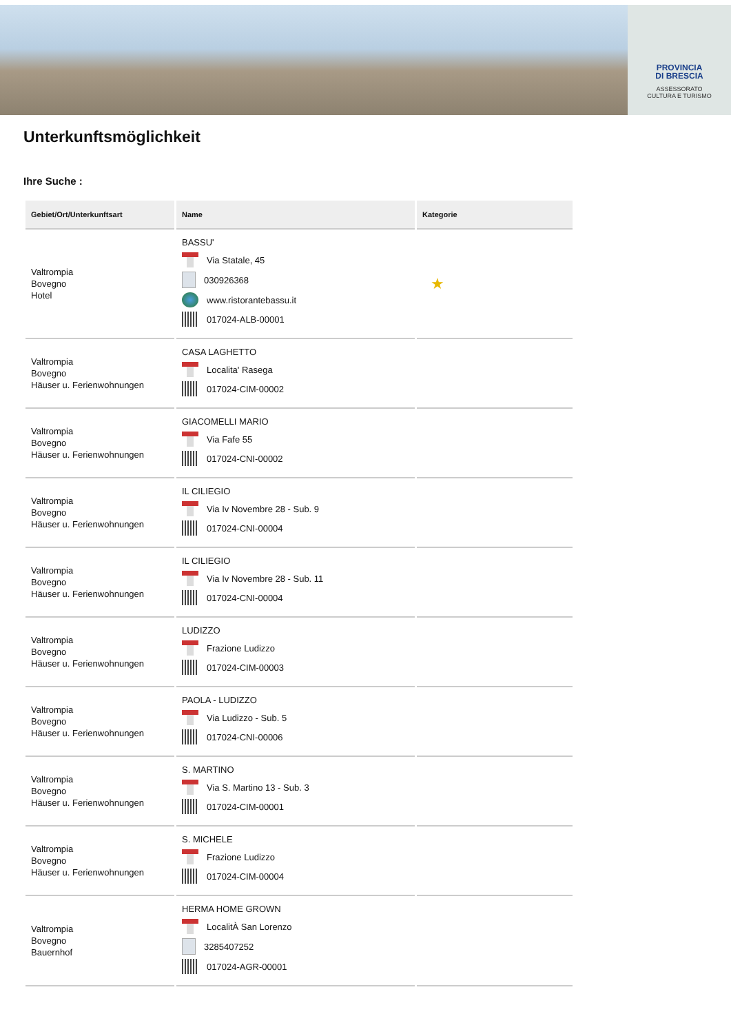PROVINCIA
DI BRESCIA
ASSESSORATO
CULTURA E TURISMO
Unterkunftsmöglichkeit
Ihre Suche :
| Gebiet/Ort/Unterkunftsart | Name | Kategorie |
| --- | --- | --- |
| Valtrompia Bovegno Hotel | BASSU' Via Statale, 45 030926368 www.ristorantebassu.it 017024-ALB-00001 | ★ |
| Valtrompia Bovegno Häuser u. Ferienwohnungen | CASA LAGHETTO Localita' Rasega 017024-CIM-00002 | |
| Valtrompia Bovegno Häuser u. Ferienwohnungen | GIACOMELLI MARIO Via Fafe 55 017024-CNI-00002 | |
| Valtrompia Bovegno Häuser u. Ferienwohnungen | IL CILIEGIO Via Iv Novembre 28 - Sub. 9 017024-CNI-00004 | |
| Valtrompia Bovegno Häuser u. Ferienwohnungen | IL CILIEGIO Via Iv Novembre 28 - Sub. 11 017024-CNI-00004 | |
| Valtrompia Bovegno Häuser u. Ferienwohnungen | LUDIZZO Frazione Ludizzo 017024-CIM-00003 | |
| Valtrompia Bovegno Häuser u. Ferienwohnungen | PAOLA - LUDIZZO Via Ludizzo - Sub. 5 017024-CNI-00006 | |
| Valtrompia Bovegno Häuser u. Ferienwohnungen | S. MARTINO Via S. Martino 13 - Sub. 3 017024-CIM-00001 | |
| Valtrompia Bovegno Häuser u. Ferienwohnungen | S. MICHELE Frazione Ludizzo 017024-CIM-00004 | |
| Valtrompia Bovegno Bauernhof | HERMA HOME GROWN LocalitÀ San Lorenzo 3285407252 017024-AGR-00001 | |